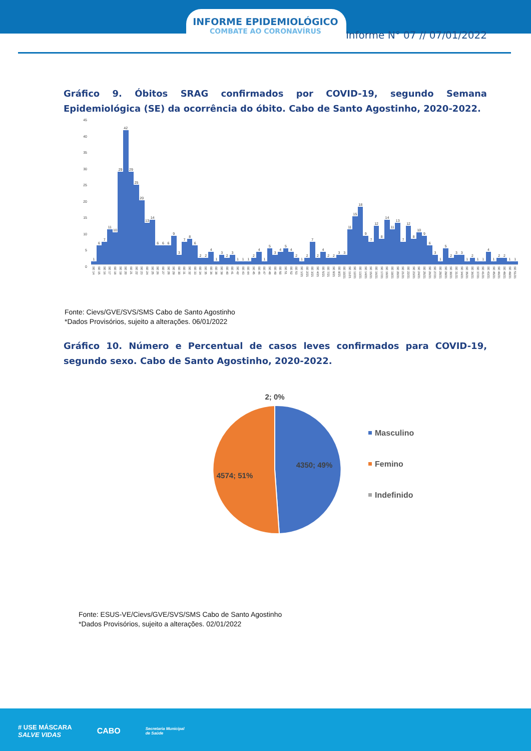INFORME EPIDEMIOLÓGICO
COMBATE AO CORONAVÍRUS
Informe N° 07 // 07/01/2022
Gráfico 9. Óbitos SRAG confirmados por COVID-19, segundo Semana Epidemiológica (SE) da ocorrência do óbito. Cabo de Santo Agostinho, 2020-2022.
45
40
35
30
25
20
15
10
5
0
1
SE 14
6
SE 15
7
SE 16
11
SE 17
10
SE 18
29
SE 19
42
SE 20
29
SE 21
25
SE 22
20
SE 23
13
SE 24
14
SE 25
6
SE 26
6
SE 27
6
SE 28
9
SE 29
3
SE 30
7
SE 31
8
SE 32
6
SE 33
2
SE 34
2
SE 35
4
SE 36
1
SE 38
3
SE 39
2
SE 40
3
SE 41
1
SE 42
1
SE 43
1
SE 44
2
SE 45
4
SE 46
1
SE 47
5
SE 48
3
SE 49
4
SE 50
5
SE 51
4
SE 52
2
SE 53
1
SE 1/21
2
SE 2/21
7
SE 3/21
2
SE 4/21
4
SE 5/21
2
SE 7/21
2
SE 8/21
3
SE 9/21
3
SE 10/21
11
SE 11/21
15
SE 12/21
18
SE 13/21
9
SE 14/21
7
SE 15/21
12
SE 16/21
8
SE 17/21
14
SE 18/21
11
SE 19/21
13
SE 20/21
7
SE 21/21
12
SE 22/21
8
SE 23/21
10
SE 24/21
9
SE 25/21
6
SE 26/21
3
SE 27/21
1
SE 28/21
5
SE 29/21
2
SE 30/21
3
SE 31/21
3
SE 34/21
1
SE 35/21
2
SE 36/21
1
SE 37/21
1
SE 41/21
4
SE 43/21
1
SE 45/21
2
SE 46/21
2
SE 48/21
1
SE 49/21
1
SE 51/21
Fonte: Cievs/GVE/SVS/SMS Cabo de Santo Agostinho
*Dados Provisórios, sujeito a alterações. 06/01/2022
Gráfico 10. Número e Percentual de casos leves confirmados para COVID-19, segundo sexo. Cabo de Santo Agostinho, 2020-2022.
2; 0%
4350; 49%
4574; 51%
Masculino
Femino
Indefinido
Fonte: ESUS-VE/Cievs/GVE/SVS/SMS Cabo de Santo Agostinho
*Dados Provisórios, sujeito a alterações. 02/01/2022
# USE MÁSCARA
SALVE VIDAS
CABO
Secretaria Municipal
de Saúde